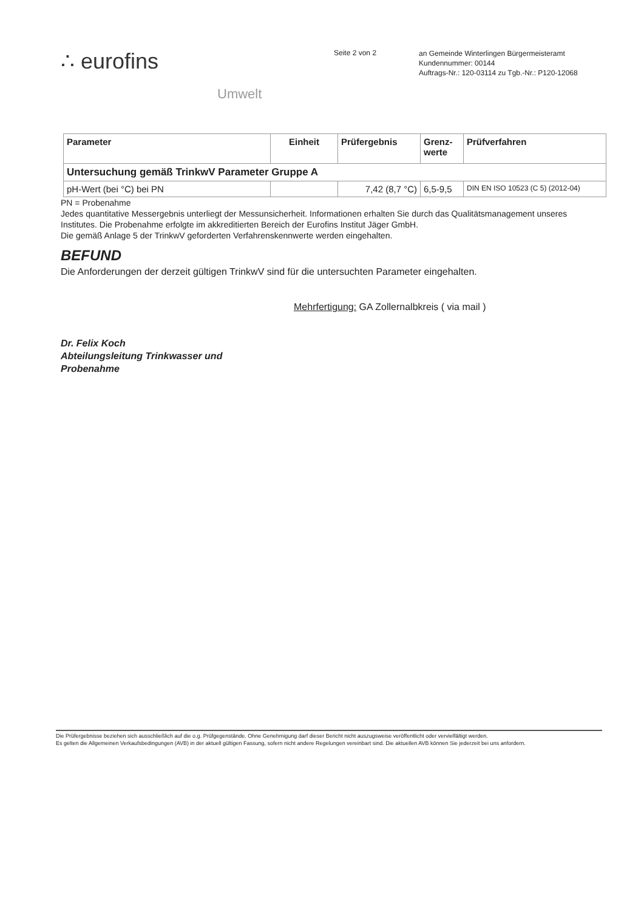∴ eurofins
Umwelt
Seite 2 von 2
an Gemeinde Winterlingen Bürgermeisteramt
Kundennummer: 00144
Auftrags-Nr.: 120-03114 zu Tgb.-Nr.: P120-12068
| Parameter | Einheit | Prüfergebnis | Grenz- werte | Prüfverfahren |
| --- | --- | --- | --- | --- |
| Untersuchung gemäß TrinkwV Parameter Gruppe A | | | | |
| pH-Wert (bei °C) bei PN | | 7,42 (8,7 °C) | 6,5-9,5 | DIN EN ISO 10523 (C 5) (2012-04) |
PN = Probenahme
Jedes quantitative Messergebnis unterliegt der Messunsicherheit. Informationen erhalten Sie durch das Qualitätsmanagement unseres Institutes. Die Probenahme erfolgte im akkreditierten Bereich der Eurofins Institut Jäger GmbH.
Die gemäß Anlage 5 der TrinkwV geforderten Verfahrenskennwerte werden eingehalten.
BEFUND
Die Anforderungen der derzeit gültigen TrinkwV sind für die untersuchten Parameter eingehalten.
Mehrfertigung: GA Zollernalbkreis ( via mail )
Dr. Felix Koch
Abteilungsleitung Trinkwasser und
Probenahme
Die Prüfergebnisse beziehen sich ausschließlich auf die o.g. Prüfgegenstände. Ohne Genehmigung darf dieser Bericht nicht auszugsweise veröffentlicht oder vervielfältigt werden.
Es gelten die Allgemeinen Verkaufsbedingungen (AVB) in der aktuell gültigen Fassung, sofern nicht andere Regelungen vereinbart sind. Die aktuellen AVB können Sie jederzeit bei uns anfordern.